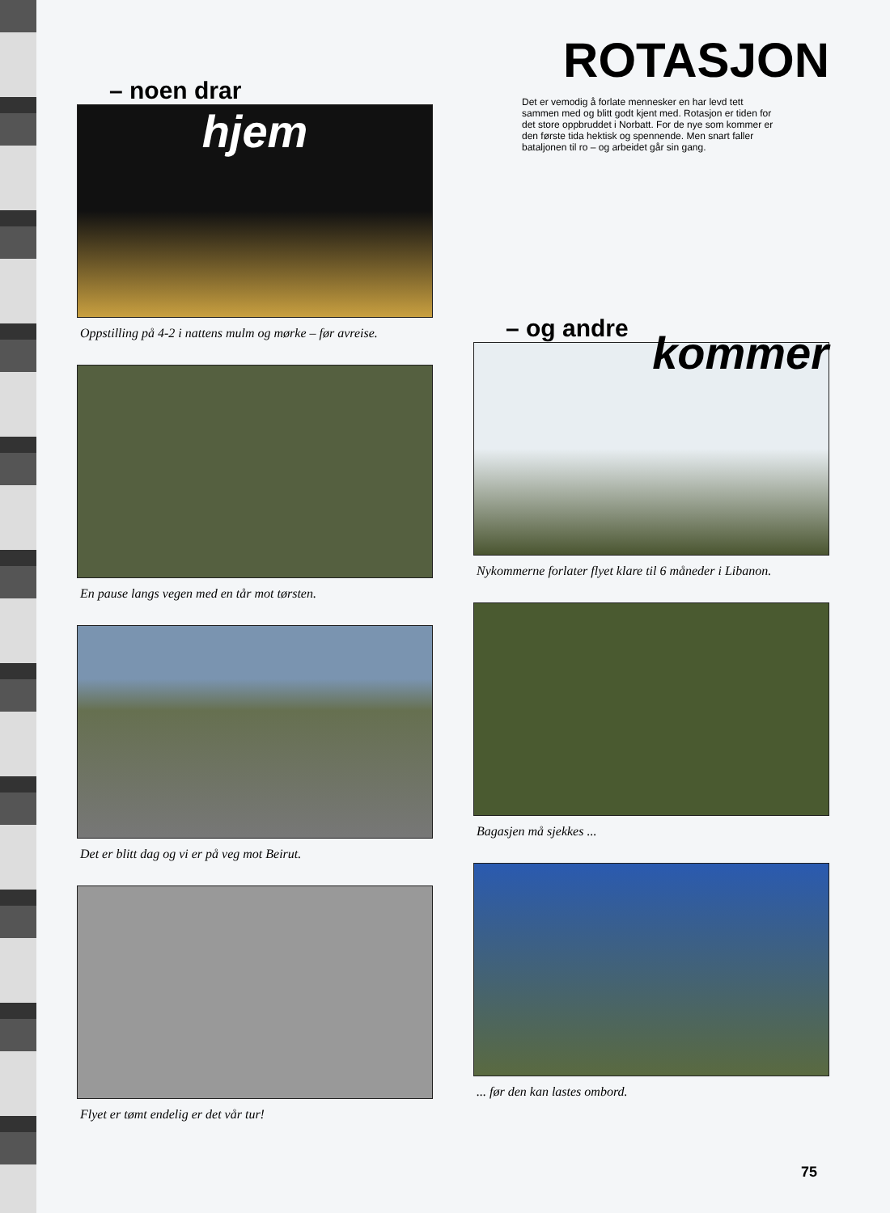– noen drar
hjem
Oppstilling på 4-2 i nattens mulm og mørke – før avreise.
En pause langs vegen med en tår mot tørsten.
Det er blitt dag og vi er på veg mot Beirut.
Flyet er tømt endelig er det vår tur!
ROTASJON
Det er vemodig å forlate mennesker en har levd tett sammen med og blitt godt kjent med. Rotasjon er tiden for det store oppbruddet i Norbatt. For de nye som kommer er den første tida hektisk og spennende. Men snart faller bataljonen til ro – og arbeidet går sin gang.
– og andre
kommer
Nykommerne forlater flyet klare til 6 måneder i Libanon.
Bagasjen må sjekkes ...
... før den kan lastes ombord.
75